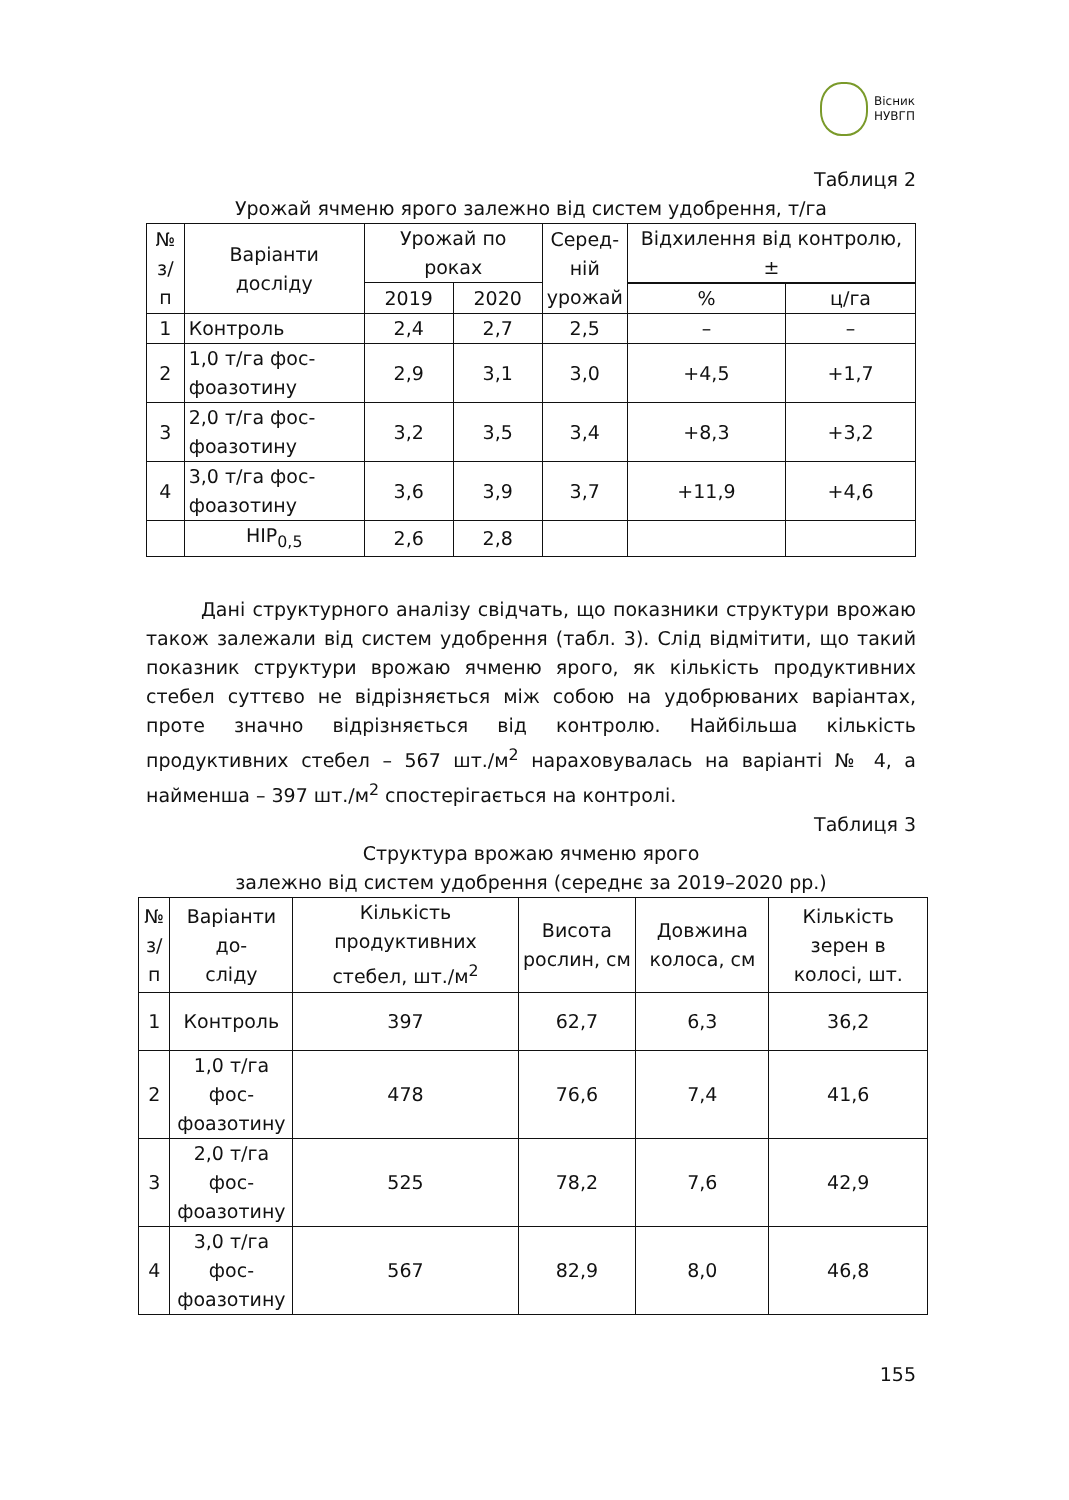Вісник
НУВГП
Таблиця 2
Урожай ячменю ярого залежно від систем удобрення, т/га
| № з/п | Варіанти досліду | Урожай по роках | | Серед- ній урожай | Відхилення від контролю, ± | |
| --- | --- | --- | --- | --- | --- | --- |
| | | 2019 | 2020 | | | |
| | | | | | % | ц/га |
| 1 | Контроль | 2,4 | 2,7 | 2,5 | – | – |
| 2 | 1,0 т/га фос- фоазотину | 2,9 | 3,1 | 3,0 | +4,5 | +1,7 |
| 3 | 2,0 т/га фос- фоазотину | 3,2 | 3,5 | 3,4 | +8,3 | +3,2 |
| 4 | 3,0 т/га фос- фоазотину | 3,6 | 3,9 | 3,7 | +11,9 | +4,6 |
| | НІР<sub>0,5</sub> | 2,6 | 2,8 | | | |
Дані структурного аналізу свідчать, що показники структури врожаю також залежали від систем удобрення (табл. 3). Слід відмітити, що такий показник структури врожаю ячменю ярого, як кількість продуктивних стебел суттєво не відрізняється між собою на удобрюваних варіантах, проте значно відрізняється від контролю. Найбільша кількість продуктивних стебел – 567 шт./м<sup>2</sup> нараховувалась на варіанті № 4, а найменша – 397 шт./м<sup>2</sup> спостерігається на контролі.
Таблиця 3
Структура врожаю ячменю ярого
залежно від систем удобрення (середнє за 2019–2020 рр.)
| № з/п | Варіанти до- сліду | Кількість продуктивних стебел, шт./м<sup>2</sup> | Висота рослин, см | Довжина колоса, см | Кількість зерен в колосі, шт. |
| --- | --- | --- | --- | --- | --- |
| 1 | Контроль | 397 | 62,7 | 6,3 | 36,2 |
| 2 | 1,0 т/га фос- фоазотину | 478 | 76,6 | 7,4 | 41,6 |
| 3 | 2,0 т/га фос- фоазотину | 525 | 78,2 | 7,6 | 42,9 |
| 4 | 3,0 т/га фос- фоазотину | 567 | 82,9 | 8,0 | 46,8 |
155